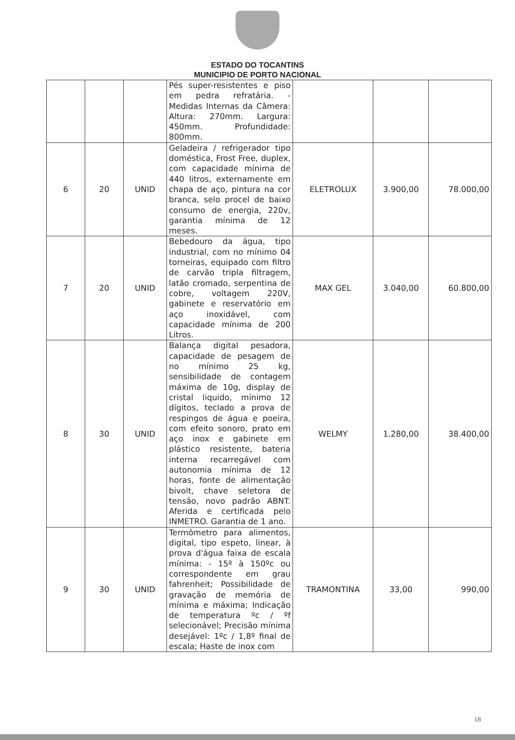ESTADO DO TOCANTINS
MUNICIPIO DE PORTO NACIONAL
| | | | Pés super-resistentes e piso em pedra refratária. - Medidas Internas da Câmera: Altura: 270mm. Largura: 450mm. Profundidade: 800mm. | | | |
| 6 | 20 | UNID | Geladeira / refrigerador tipo doméstica, Frost Free, duplex, com capacidade mínima de 440 litros, externamente em chapa de aço, pintura na cor branca, selo procel de baixo consumo de energia, 220v, garantia mínima de 12 meses. | ELETROLUX | 3.900,00 | 78.000,00 |
| 7 | 20 | UNID | Bebedouro da água, tipo industrial, com no mínimo 04 torneiras, equipado com filtro de carvão tripla filtragem, latão cromado, serpentina de cobre, voltagem 220V, gabinete e reservatório em aço inoxidável, com capacidade mínima de 200 Litros. | MAX GEL | 3.040,00 | 60.800,00 |
| 8 | 30 | UNID | Balança digital pesadora, capacidade de pesagem de no mínimo 25 kg, sensibilidade de contagem máxima de 10g, display de cristal liquido, mínimo 12 dígitos, teclado a prova de respingos de água e poeira, com efeito sonoro, prato em aço inox e gabinete em plástico resistente, bateria interna recarregável com autonomia mínima de 12 horas, fonte de alimentação bivolt, chave seletora de tensão, novo padrão ABNT. Aferida e certificada pelo INMETRO. Garantia de 1 ano. | WELMY | 1.280,00 | 38.400,00 |
| 9 | 30 | UNID | Termômetro para alimentos, digital, tipo espeto, linear, à prova d'água faixa de escala mínima: - 15º à 150ºc ou correspondente em grau fahrenheit; Possibilidade de gravação de memória de mínima e máxima; Indicação de temperatura ºc / ºf selecionável; Precisão mínima desejável: 1ºc / 1,8º final de escala; Haste de inox com | TRAMONTINA | 33,00 | 990,00 |
18